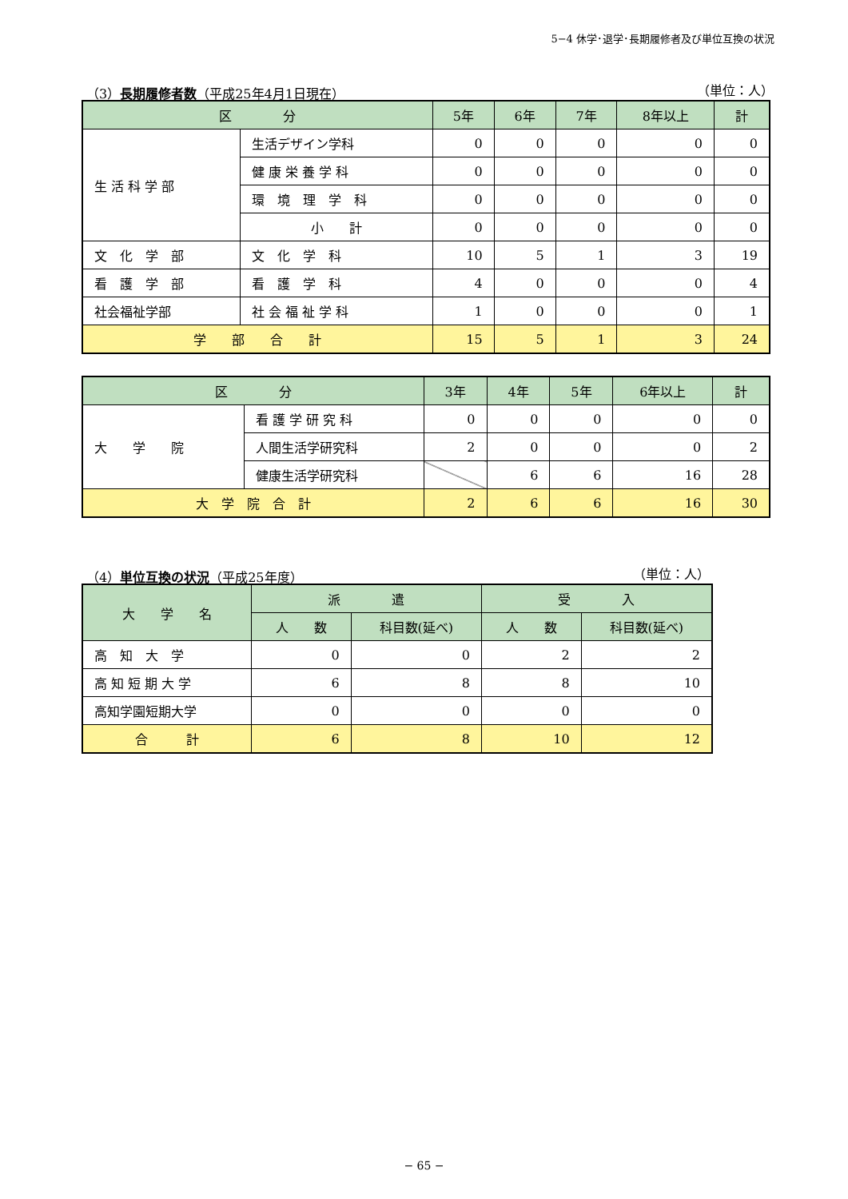5−4 休学･退学･長期履修者及び単位互換の状況
（3）長期履修者数（平成25年4月1日現在） （単位：人）
| 区 分 | | 5年 | 6年 | 7年 | 8年以上 | 計 |
| --- | --- | --- | --- | --- | --- | --- |
| 生 活 科 学 部 | 生活デザイン学科 | 0 | 0 | 0 | 0 | 0 |
| | 健 康 栄 養 学 科 | 0 | 0 | 0 | 0 | 0 |
| | 環 境 理 学 科 | 0 | 0 | 0 | 0 | 0 |
| | 小 計 | 0 | 0 | 0 | 0 | 0 |
| 文 化 学 部 | 文 化 学 科 | 10 | 5 | 1 | 3 | 19 |
| 看 護 学 部 | 看 護 学 科 | 4 | 0 | 0 | 0 | 4 |
| 社会福祉学部 | 社 会 福 祉 学 科 | 1 | 0 | 0 | 0 | 1 |
| 学 部 合 計 | | 15 | 5 | 1 | 3 | 24 |
| 区 分 | | 3年 | 4年 | 5年 | 6年以上 | 計 |
| --- | --- | --- | --- | --- | --- | --- |
| 大 学 院 | 看 護 学 研 究 科 | 0 | 0 | 0 | 0 | 0 |
| | 人間生活学研究科 | 2 | 0 | 0 | 0 | 2 |
| | 健康生活学研究科 | | 6 | 6 | 16 | 28 |
| 大 学 院 合 計 | | 2 | 6 | 6 | 16 | 30 |
（4）単位互換の状況（平成25年度） （単位：人）
| 大 学 名 | 派 遣 | | 受 入 | |
| --- | --- | --- | --- | --- |
| | 人 数 | 科目数(延べ) | 人 数 | 科目数(延べ) |
| 高 知 大 学 | 0 | 0 | 2 | 2 |
| 高 知 短 期 大 学 | 6 | 8 | 8 | 10 |
| 高知学園短期大学 | 0 | 0 | 0 | 0 |
| 合 計 | 6 | 8 | 10 | 12 |
− 65 −